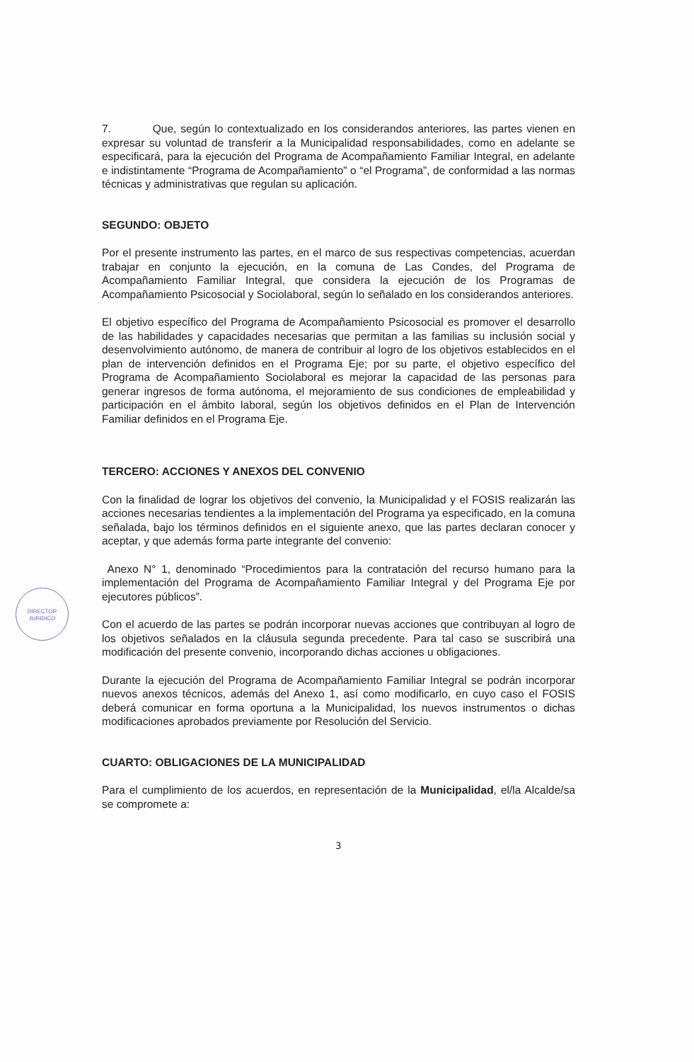7. Que, según lo contextualizado en los considerandos anteriores, las partes vienen en expresar su voluntad de transferir a la Municipalidad responsabilidades, como en adelante se especificará, para la ejecución del Programa de Acompañamiento Familiar Integral, en adelante e indistintamente “Programa de Acompañamiento” o “el Programa”, de conformidad a las normas técnicas y administrativas que regulan su aplicación.
SEGUNDO: OBJETO
Por el presente instrumento las partes, en el marco de sus respectivas competencias, acuerdan trabajar en conjunto la ejecución, en la comuna de Las Condes, del Programa de Acompañamiento Familiar Integral, que considera la ejecución de los Programas de Acompañamiento Psicosocial y Sociolaboral, según lo señalado en los considerandos anteriores.
El objetivo específico del Programa de Acompañamiento Psicosocial es promover el desarrollo de las habilidades y capacidades necesarias que permitan a las familias su inclusión social y desenvolvimiento autónomo, de manera de contribuir al logro de los objetivos establecidos en el plan de intervención definidos en el Programa Eje; por su parte, el objetivo específico del Programa de Acompañamiento Sociolaboral es mejorar la capacidad de las personas para generar ingresos de forma autónoma, el mejoramiento de sus condiciones de empleabilidad y participación en el ámbito laboral, según los objetivos definidos en el Plan de Intervención Familiar definidos en el Programa Eje.
TERCERO: ACCIONES Y ANEXOS DEL CONVENIO
Con la finalidad de lograr los objetivos del convenio, la Municipalidad y el FOSIS realizarán las acciones necesarias tendientes a la implementación del Programa ya especificado, en la comuna señalada, bajo los términos definidos en el siguiente anexo, que las partes declaran conocer y aceptar, y que además forma parte integrante del convenio:
Anexo N° 1, denominado “Procedimientos para la contratación del recurso humano para la implementación del Programa de Acompañamiento Familiar Integral y del Programa Eje por ejecutores públicos”.
Con el acuerdo de las partes se podrán incorporar nuevas acciones que contribuyan al logro de los objetivos señalados en la cláusula segunda precedente. Para tal caso se suscribirá una modificación del presente convenio, incorporando dichas acciones u obligaciones.
Durante la ejecución del Programa de Acompañamiento Familiar Integral se podrán incorporar nuevos anexos técnicos, además del Anexo 1, así como modificarlo, en cuyo caso el FOSIS deberá comunicar en forma oportuna a la Municipalidad, los nuevos instrumentos o dichas modificaciones aprobados previamente por Resolución del Servicio.
CUARTO: OBLIGACIONES DE LA MUNICIPALIDAD
Para el cumplimiento de los acuerdos, en representación de la Municipalidad, el/la Alcalde/sa se compromete a:
3
DIRECTOR
JURIDICO